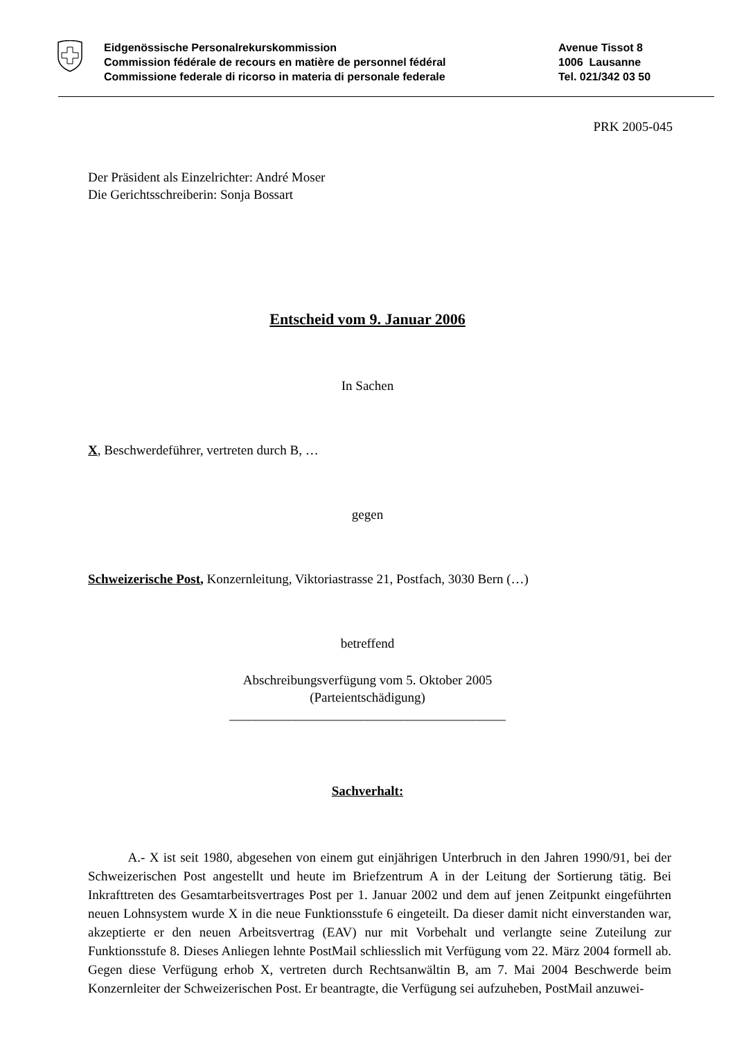Eidgenössische Personalrekurskommission
Commission fédérale de recours en matière de personnel fédéral
Commissione federale di ricorso in materia di personale federale
Avenue Tissot 8
1006 Lausanne
Tel. 021/342 03 50
PRK 2005-045
Der Präsident als Einzelrichter: André Moser
Die Gerichtsschreiberin: Sonja Bossart
Entscheid vom 9. Januar 2006
In Sachen
X, Beschwerdeführer, vertreten durch B, …
gegen
Schweizerische Post, Konzernleitung, Viktoriastrasse 21, Postfach, 3030 Bern (…)
betreffend
Abschreibungsverfügung vom 5. Oktober 2005
(Parteientschädigung)
__________________________________________
Sachverhalt:
A.- X ist seit 1980, abgesehen von einem gut einjährigen Unterbruch in den Jahren 1990/91, bei der Schweizerischen Post angestellt und heute im Briefzentrum A in der Leitung der Sortierung tätig. Bei Inkrafttreten des Gesamtarbeitsvertrages Post per 1. Januar 2002 und dem auf jenen Zeitpunkt eingeführten neuen Lohnsystem wurde X in die neue Funktionsstufe 6 eingeteilt. Da dieser damit nicht einverstanden war, akzeptierte er den neuen Arbeitsvertrag (EAV) nur mit Vorbehalt und verlangte seine Zuteilung zur Funktionsstufe 8. Dieses Anliegen lehnte PostMail schliesslich mit Verfügung vom 22. März 2004 formell ab. Gegen diese Verfügung erhob X, vertreten durch Rechtsanwältin B, am 7. Mai 2004 Beschwerde beim Konzernleiter der Schweizerischen Post. Er beantragte, die Verfügung sei aufzuheben, PostMail anzuwei-